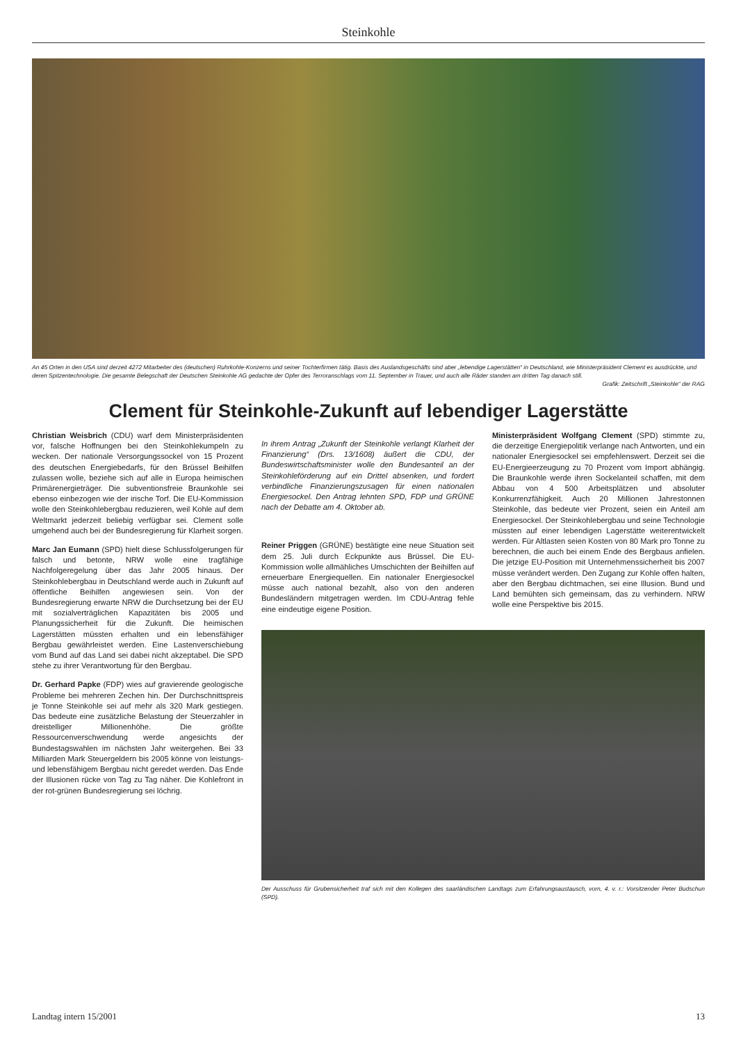Steinkohle
An 45 Orten in den USA sind derzeit 4272 Mitarbeiter des (deutschen) Ruhrkohle-Konzerns und seiner Tochterfirmen tätig. Basis des Auslandsgeschäfts sind aber „lebendige Lagerstätten“ in Deutschland, wie Ministerpräsident Clement es ausdrückte, und deren Spitzentechnologie. Die gesamte Belegschaft der Deutschen Steinkohle AG gedachte der Opfer des Terroranschlags vom 11. September in Trauer, und auch alle Räder standen am dritten Tag danach still.
Grafik: Zeitschrift „Steinkohle“ der RAG
Clement für Steinkohle-Zukunft auf lebendiger Lagerstätte
Christian Weisbrich (CDU) warf dem Ministerpräsidenten vor, falsche Hoffnungen bei den Steinkohlekumpeln zu wecken. Der nationale Versorgungssockel von 15 Prozent des deutschen Energiebedarfs, für den Brüssel Beihilfen zulassen wolle, beziehe sich auf alle in Europa heimischen Primärenergieträger. Die subventionsfreie Braunkohle sei ebenso einbezogen wie der irische Torf. Die EU-Kommission wolle den Steinkohlebergbau reduzieren, weil Kohle auf dem Weltmarkt jederzeit beliebig verfügbar sei. Clement solle umgehend auch bei der Bundesregierung für Klarheit sorgen.
Marc Jan Eumann (SPD) hielt diese Schlussfolgerungen für falsch und betonte, NRW wolle eine tragfähige Nachfolgeregelung über das Jahr 2005 hinaus. Der Steinkohlebergbau in Deutschland werde auch in Zukunft auf öffentliche Beihilfen angewiesen sein. Von der Bundesregierung erwarte NRW die Durchsetzung bei der EU mit sozialverträglichen Kapazitäten bis 2005 und Planungssicherheit für die Zukunft. Die heimischen Lagerstätten müssten erhalten und ein lebensfähiger Bergbau gewährleistet werden. Eine Lastenverschiebung vom Bund auf das Land sei dabei nicht akzeptabel. Die SPD stehe zu ihrer Verantwortung für den Bergbau.
Dr. Gerhard Papke (FDP) wies auf gravierende geologische Probleme bei mehreren Zechen hin. Der Durchschnittspreis je Tonne Steinkohle sei auf mehr als 320 Mark gestiegen. Das bedeute eine zusätzliche Belastung der Steuerzahler in dreistelliger Millionenhöhe. Die größte Ressourcenverschwendung werde angesichts der Bundestagswahlen im nächsten Jahr weitergehen. Bei 33 Milliarden Mark Steuergeldern bis 2005 könne von leistungs- und lebensfähigem Bergbau nicht geredet werden. Das Ende der Illusionen rücke von Tag zu Tag näher. Die Kohlefront in der rot-grünen Bundesregierung sei löchrig.
In ihrem Antrag „Zukunft der Steinkohle verlangt Klarheit der Finanzierung“ (Drs. 13/1608) äußert die CDU, der Bundeswirtschaftsminister wolle den Bundesanteil an der Steinkohleförderung auf ein Drittel absenken, und fordert verbindliche Finanzierungszusagen für einen nationalen Energiesockel. Den Antrag lehnten SPD, FDP und GRÜNE nach der Debatte am 4. Oktober ab.
Reiner Priggen (GRÜNE) bestätigte eine neue Situation seit dem 25. Juli durch Eckpunkte aus Brüssel. Die EU-Kommission wolle allmähliches Umschichten der Beihilfen auf erneuerbare Energiequellen. Ein nationaler Energiesockel müsse auch national bezahlt, also von den anderen Bundesländern mitgetragen werden. Im CDU-Antrag fehle eine eindeutige eigene Position.
Ministerpräsident Wolfgang Clement (SPD) stimmte zu, die derzeitige Energiepolitik verlange nach Antworten, und ein nationaler Energiesockel sei empfehlenswert. Derzeit sei die EU-Energieerzeugung zu 70 Prozent vom Import abhängig. Die Braunkohle werde ihren Sockelanteil schaffen, mit dem Abbau von 4 500 Arbeitsplätzen und absoluter Konkurrenzfähigkeit. Auch 20 Millionen Jahrestonnen Steinkohle, das bedeute vier Prozent, seien ein Anteil am Energiesockel. Der Steinkohlebergbau und seine Technologie müssten auf einer lebendigen Lagerstätte weiterentwickelt werden. Für Altlasten seien Kosten von 80 Mark pro Tonne zu berechnen, die auch bei einem Ende des Bergbaus anfielen. Die jetzige EU-Position mit Unternehmenssicherheit bis 2007 müsse verändert werden. Den Zugang zur Kohle offen halten, aber den Bergbau dichtmachen, sei eine Illusion. Bund und Land bemühten sich gemeinsam, das zu verhindern. NRW wolle eine Perspektive bis 2015.
Der Ausschuss für Grubensicherheit traf sich mit den Kollegen des saarländischen Landtags zum Erfahrungsaustausch, vorn, 4. v. r.: Vorsitzender Peter Budschun (SPD).
Landtag intern 15/2001 13